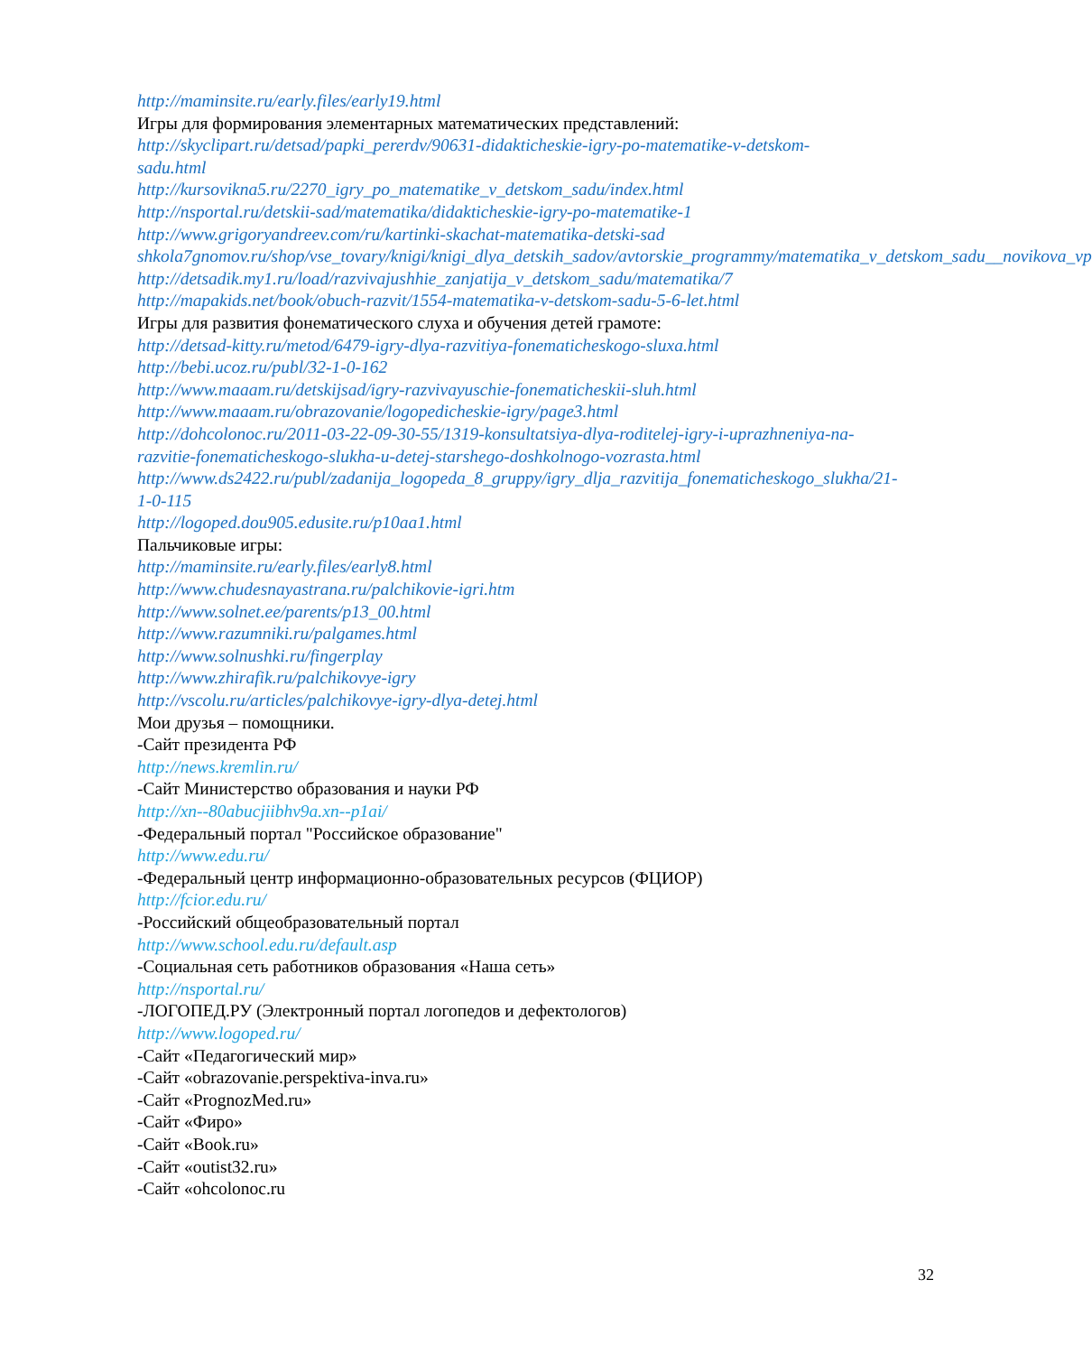http://maminsite.ru/early.files/early19.html
Игры для формирования элементарных математических представлений:
http://skyclipart.ru/detsad/papki_pererdv/90631-didakticheskie-igry-po-matematike-v-detskom-sadu.html
http://kursovikna5.ru/2270_igry_po_matematike_v_detskom_sadu/index.html
http://nsportal.ru/detskii-sad/matematika/didakticheskie-igry-po-matematike-1
http://www.grigoryandreev.com/ru/kartinki-skachat-matematika-detski-sad
shkola7gnomov.ru/shop/vse_tovary/knigi/knigi_dlya_detskih_sadov/avtorskie_programmy/matematika_v_detskom_sadu__novikova_vp
http://detsadik.my1.ru/load/razvivajushhie_zanjatija_v_detskom_sadu/matematika/7
http://mapakids.net/book/obuch-razvit/1554-matematika-v-detskom-sadu-5-6-let.html
Игры для развития фонематического слуха и обучения детей грамоте:
http://detsad-kitty.ru/metod/6479-igry-dlya-razvitiya-fonematicheskogo-sluxa.html
http://bebi.ucoz.ru/publ/32-1-0-162
http://www.maaam.ru/detskijsad/igry-razvivayuschie-fonematicheskii-sluh.html
http://www.maaam.ru/obrazovanie/logopedicheskie-igry/page3.html
http://dohcolonoc.ru/2011-03-22-09-30-55/1319-konsultatsiya-dlya-roditelej-igry-i-uprazhneniya-na-razvitie-fonematicheskogo-slukha-u-detej-starshego-doshkolnogo-vozrasta.html
http://www.ds2422.ru/publ/zadanija_logopeda_8_gruppy/igry_dlja_razvitija_fonematicheskogo_slukha/21-1-0-115
http://logoped.dou905.edusite.ru/p10aa1.html
Пальчиковые игры:
http://maminsite.ru/early.files/early8.html
http://www.chudesnayastrana.ru/palchikovie-igri.htm
http://www.solnet.ee/parents/p13_00.html
http://www.razumniki.ru/palgames.html
http://www.solnushki.ru/fingerplay
http://www.zhirafik.ru/palchikovye-igry
http://vscolu.ru/articles/palchikovye-igry-dlya-detej.html
Мои друзья – помощники.
-Сайт президента РФ
http://news.kremlin.ru/
-Сайт Министерство образования и науки РФ
http://xn--80abucjiibhv9a.xn--p1ai/
-Федеральный портал "Российское образование"
http://www.edu.ru/
-Федеральный центр информационно-образовательных ресурсов (ФЦИОР)
http://fcior.edu.ru/
-Российский общеобразовательный портал
http://www.school.edu.ru/default.asp
-Социальная сеть работников образования «Наша сеть»
http://nsportal.ru/
-ЛОГОПЕД.РУ (Электронный портал логопедов и дефектологов)
http://www.logoped.ru/
-Сайт «Педагогический мир»
-Сайт «obrazovanie.perspektiva-inva.ru»
-Сайт «PrognozMed.ru»
-Сайт «Фиро»
-Сайт «Book.ru»
-Сайт «outist32.ru»
-Сайт «ohcolonoc.ru
32